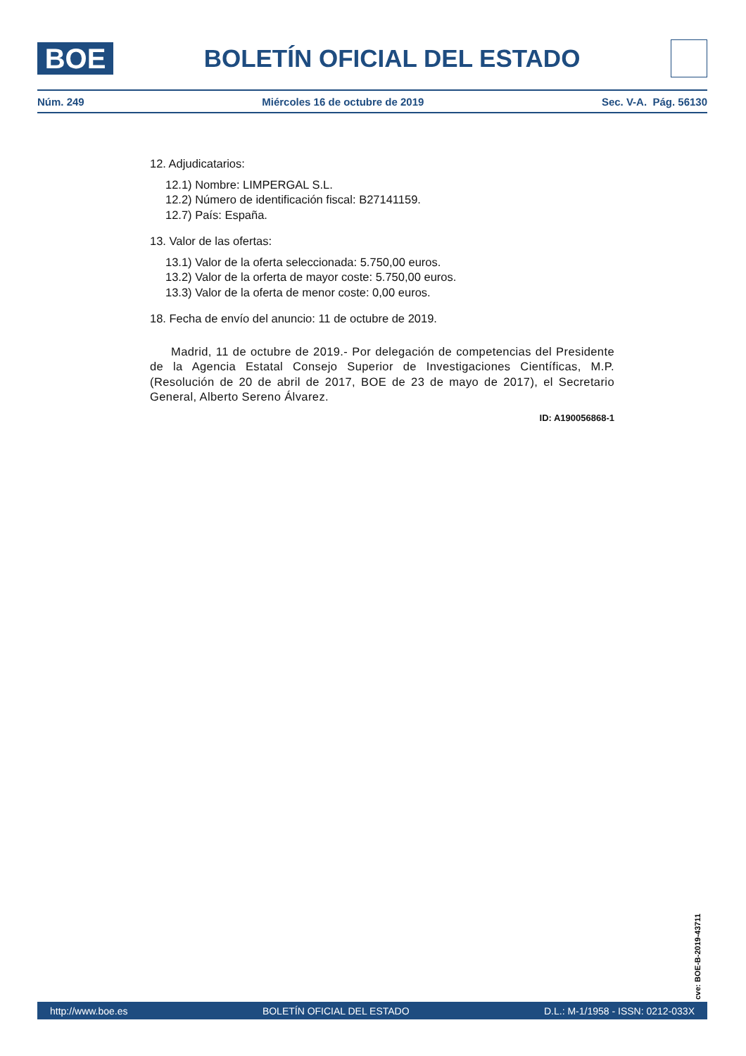BOE
BOLETÍN OFICIAL DEL ESTADO
Núm. 249 Miércoles 16 de octubre de 2019 Sec. V-A. Pág. 56130
12. Adjudicatarios:
12.1) Nombre: LIMPERGAL S.L.
12.2) Número de identificación fiscal: B27141159.
12.7) País: España.
13. Valor de las ofertas:
13.1) Valor de la oferta seleccionada: 5.750,00 euros.
13.2) Valor de la orferta de mayor coste: 5.750,00 euros.
13.3) Valor de la oferta de menor coste: 0,00 euros.
18. Fecha de envío del anuncio: 11 de octubre de 2019.
Madrid, 11 de octubre de 2019.- Por delegación de competencias del Presidente de la Agencia Estatal Consejo Superior de Investigaciones Científicas, M.P. (Resolución de 20 de abril de 2017, BOE de 23 de mayo de 2017), el Secretario General, Alberto Sereno Álvarez.
ID: A190056868-1
cve: BOE-B-2019-43711
http://www.boe.es BOLETÍN OFICIAL DEL ESTADO D.L.: M-1/1958 - ISSN: 0212-033X